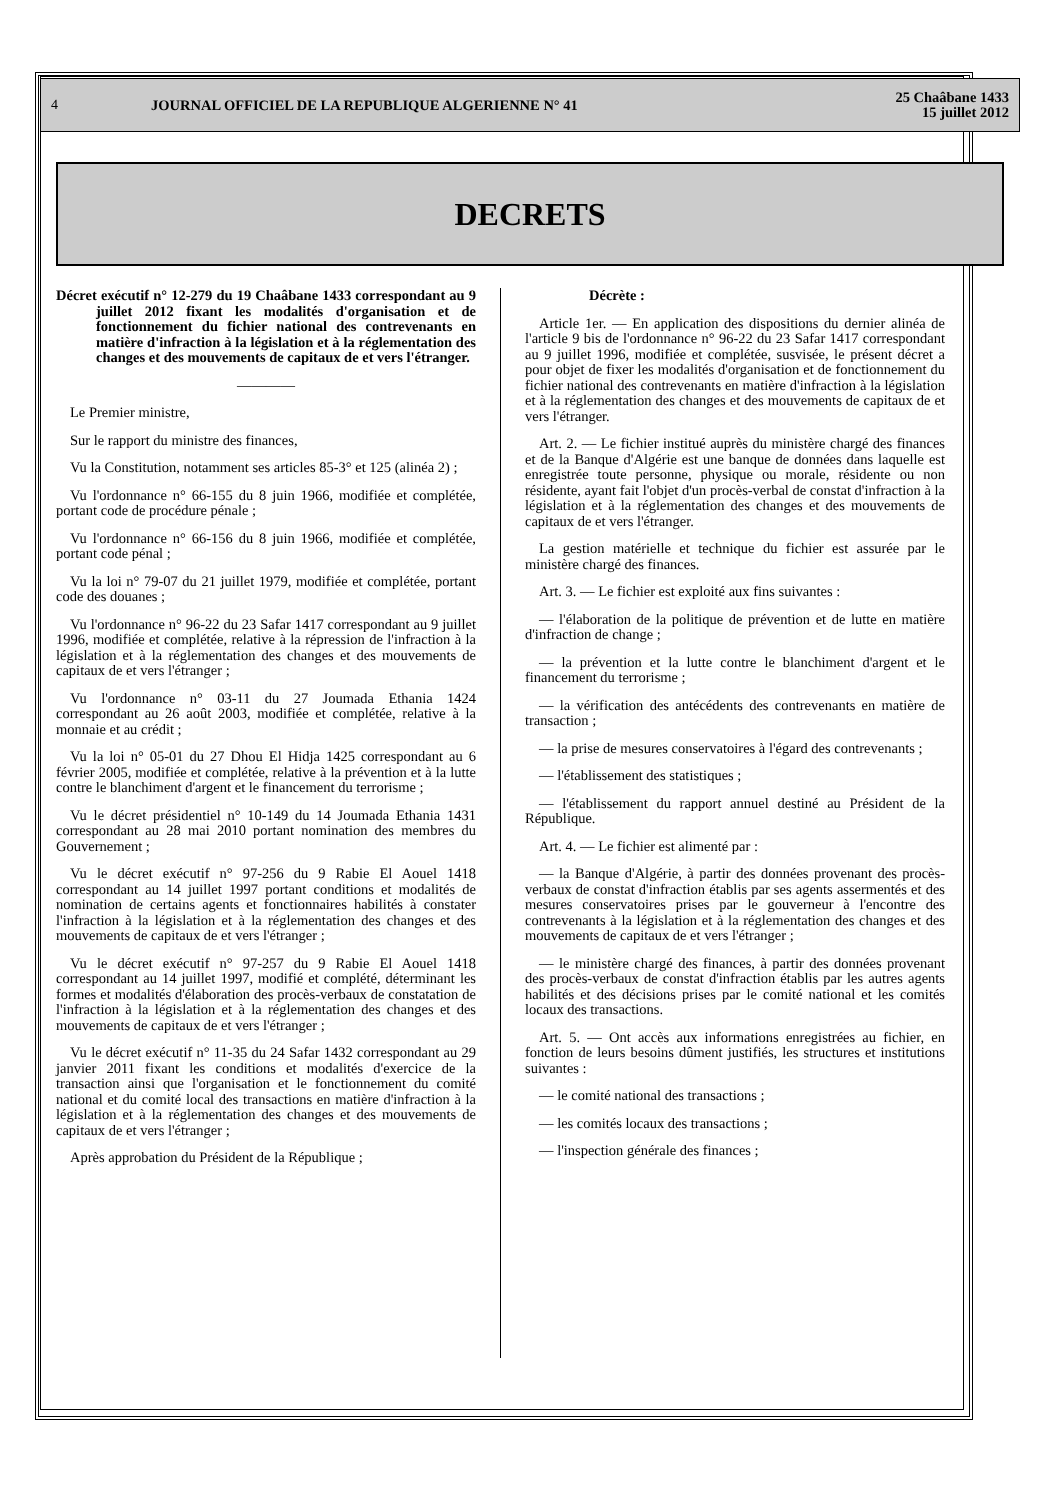4 JOURNAL OFFICIEL DE LA REPUBLIQUE ALGERIENNE N° 41 25 Chaâbane 1433
15 juillet 2012
DECRETS
Décret exécutif n° 12-279 du 19 Chaâbane 1433 correspondant au 9 juillet 2012 fixant les modalités d'organisation et de fonctionnement du fichier national des contrevenants en matière d'infraction à la législation et à la réglementation des changes et des mouvements de capitaux de et vers l'étranger.
————
Le Premier ministre,
Sur le rapport du ministre des finances,
Vu la Constitution, notamment ses articles 85-3° et 125 (alinéa 2) ;
Vu l'ordonnance n° 66-155 du 8 juin 1966, modifiée et complétée, portant code de procédure pénale ;
Vu l'ordonnance n° 66-156 du 8 juin 1966, modifiée et complétée, portant code pénal ;
Vu la loi n° 79-07 du 21 juillet 1979, modifiée et complétée, portant code des douanes ;
Vu l'ordonnance n° 96-22 du 23 Safar 1417 correspondant au 9 juillet 1996, modifiée et complétée, relative à la répression de l'infraction à la législation et à la réglementation des changes et des mouvements de capitaux de et vers l'étranger ;
Vu l'ordonnance n° 03-11 du 27 Joumada Ethania 1424 correspondant au 26 août 2003, modifiée et complétée, relative à la monnaie et au crédit ;
Vu la loi n° 05-01 du 27 Dhou El Hidja 1425 correspondant au 6 février 2005, modifiée et complétée, relative à la prévention et à la lutte contre le blanchiment d'argent et le financement du terrorisme ;
Vu le décret présidentiel n° 10-149 du 14 Joumada Ethania 1431 correspondant au 28 mai 2010 portant nomination des membres du Gouvernement ;
Vu le décret exécutif n° 97-256 du 9 Rabie El Aouel 1418 correspondant au 14 juillet 1997 portant conditions et modalités de nomination de certains agents et fonctionnaires habilités à constater l'infraction à la législation et à la réglementation des changes et des mouvements de capitaux de et vers l'étranger ;
Vu le décret exécutif n° 97-257 du 9 Rabie El Aouel 1418 correspondant au 14 juillet 1997, modifié et complété, déterminant les formes et modalités d'élaboration des procès-verbaux de constatation de l'infraction à la législation et à la réglementation des changes et des mouvements de capitaux de et vers l'étranger ;
Vu le décret exécutif n° 11-35 du 24 Safar 1432 correspondant au 29 janvier 2011 fixant les conditions et modalités d'exercice de la transaction ainsi que l'organisation et le fonctionnement du comité national et du comité local des transactions en matière d'infraction à la législation et à la réglementation des changes et des mouvements de capitaux de et vers l'étranger ;
Après approbation du Président de la République ;
Décrète :
Article 1er. — En application des dispositions du dernier alinéa de l'article 9 bis de l'ordonnance n° 96-22 du 23 Safar 1417 correspondant au 9 juillet 1996, modifiée et complétée, susvisée, le présent décret a pour objet de fixer les modalités d'organisation et de fonctionnement du fichier national des contrevenants en matière d'infraction à la législation et à la réglementation des changes et des mouvements de capitaux de et vers l'étranger.
Art. 2. — Le fichier institué auprès du ministère chargé des finances et de la Banque d'Algérie est une banque de données dans laquelle est enregistrée toute personne, physique ou morale, résidente ou non résidente, ayant fait l'objet d'un procès-verbal de constat d'infraction à la législation et à la réglementation des changes et des mouvements de capitaux de et vers l'étranger.
La gestion matérielle et technique du fichier est assurée par le ministère chargé des finances.
Art. 3. — Le fichier est exploité aux fins suivantes :
— l'élaboration de la politique de prévention et de lutte en matière d'infraction de change ;
— la prévention et la lutte contre le blanchiment d'argent et le financement du terrorisme ;
— la vérification des antécédents des contrevenants en matière de transaction ;
— la prise de mesures conservatoires à l'égard des contrevenants ;
— l'établissement des statistiques ;
— l'établissement du rapport annuel destiné au Président de la République.
Art. 4. — Le fichier est alimenté par :
— la Banque d'Algérie, à partir des données provenant des procès-verbaux de constat d'infraction établis par ses agents assermentés et des mesures conservatoires prises par le gouverneur à l'encontre des contrevenants à la législation et à la réglementation des changes et des mouvements de capitaux de et vers l'étranger ;
— le ministère chargé des finances, à partir des données provenant des procès-verbaux de constat d'infraction établis par les autres agents habilités et des décisions prises par le comité national et les comités locaux des transactions.
Art. 5. — Ont accès aux informations enregistrées au fichier, en fonction de leurs besoins dûment justifiés, les structures et institutions suivantes :
— le comité national des transactions ;
— les comités locaux des transactions ;
— l'inspection générale des finances ;